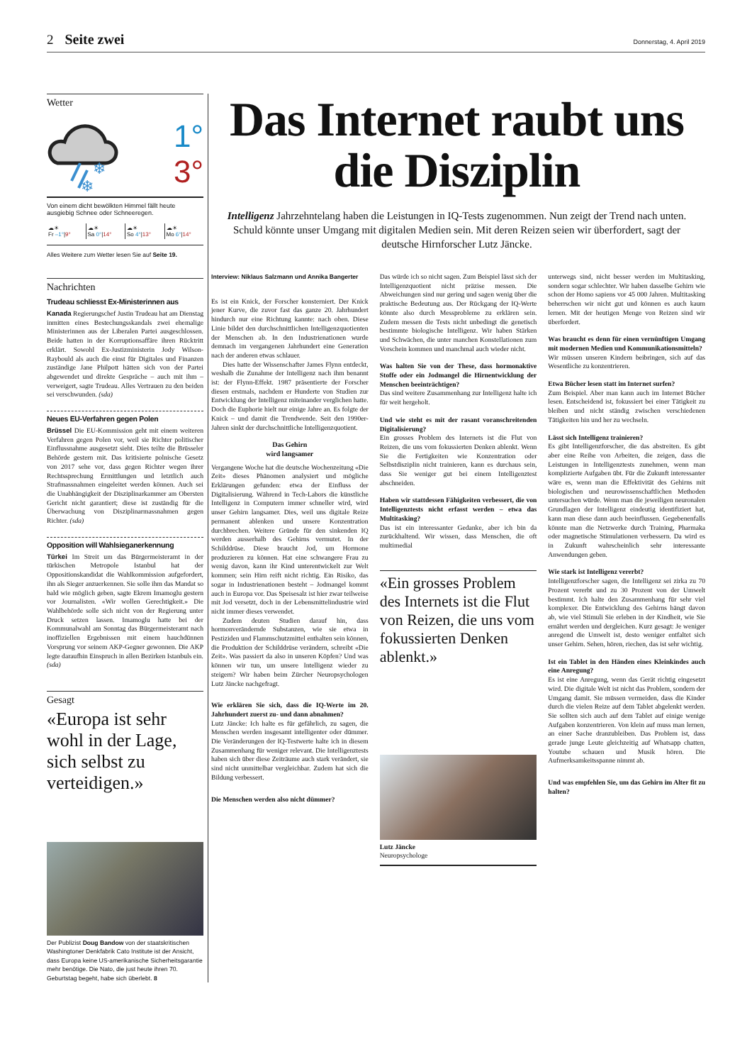2 Seite zwei Donnerstag, 4. April 2019
Wetter
❄
❄
1°
3°
Von einem dicht bewölkten Himmel fällt heute ausgiebig Schnee oder Schneeregen.
☁☀
Fr –1°|9°
☁☀
Sa 0°|14°
☁☀
So 4°|13°
☁☀
Mo 6°|14°
Alles Weitere zum Wetter lesen Sie auf Seite 19.
Nachrichten
Trudeau schliesst Ex-Ministerinnen aus
Kanada Regierungschef Justin Trudeau hat am Dienstag inmitten eines Bestechungsskandals zwei ehemalige Ministerinnen aus der Liberalen Partei ausgeschlossen. Beide hatten in der Korruptionsaffäre ihren Rücktritt erklärt. Sowohl Ex-Justizministerin Jody Wilson-Raybould als auch die einst für Digitales und Finanzen zuständige Jane Philpott hätten sich von der Partei abgewendet und direkte Gespräche – auch mit ihm – verweigert, sagte Trudeau. Alles Vertrauen zu den beiden sei verschwunden. (sda)
Neues EU-Verfahren gegen Polen
Brüssel Die EU-Kommission geht mit einem weiteren Verfahren gegen Polen vor, weil sie Richter politischer Einflussnahme ausgesetzt sieht. Dies teilte die Brüsseler Behörde gestern mit. Das kritisierte polnische Gesetz von 2017 sehe vor, dass gegen Richter wegen ihrer Rechtssprechung Ermittlungen und letztlich auch Strafmassnahmen eingeleitet werden können. Auch sei die Unabhängigkeit der Disziplinarkammer am Obersten Gericht nicht garantiert; diese ist zuständig für die Überwachung von Disziplinarmassnahmen gegen Richter. (sda)
Opposition will Wahlsieganerkennung
Türkei Im Streit um das Bürgermeisteramt in der türkischen Metropole Istanbul hat der Oppositionskandidat die Wahlkommission aufgefordert, ihn als Sieger anzuerkennen. Sie solle ihm das Mandat so bald wie möglich geben, sagte Ekrem Imamoglu gestern vor Journalisten. «Wir wollen Gerechtigkeit.» Die Wahlbehörde solle sich nicht von der Regierung unter Druck setzen lassen. Imamoglu hatte bei der Kommunalwahl am Sonntag das Bürgermeisteramt nach inoffiziellen Ergebnissen mit einem hauchdünnen Vorsprung vor seinem AKP-Gegner gewonnen. Die AKP legte daraufhin Einspruch in allen Bezirken Istanbuls ein. (sda)
Gesagt
«Europa ist sehr wohl in der Lage, sich selbst zu verteidigen.»
Der Publizist Doug Bandow von der staatskritischen Washingtoner Denkfabrik Cato Institute ist der Ansicht, dass Europa keine US-amerikanische Sicherheitsgarantie mehr benötige. Die Nato, die just heute ihren 70. Geburtstag begeht, habe sich überlebt. 8
Das Internet raubt uns die Disziplin
Intelligenz Jahrzehntelang haben die Leistungen in IQ-Tests zugenommen. Nun zeigt der Trend nach unten. Schuld könnte unser Umgang mit digitalen Medien sein. Mit deren Reizen seien wir überfordert, sagt der deutsche Hirnforscher Lutz Jäncke.
Interview: Niklaus Salzmann und Annika Bangerter
Es ist ein Knick, der Forscher konsterniert. Der Knick jener Kurve, die zuvor fast das ganze 20. Jahrhundert hindurch nur eine Richtung kannte: nach oben. Diese Linie bildet den durchschnittlichen Intelligenzquotienten der Menschen ab. In den Industrienationen wurde demnach im vergangenen Jahrhundert eine Generation nach der anderen etwas schlauer.
Dies hatte der Wissenschafter James Flynn entdeckt, weshalb die Zunahme der Intelligenz nach ihm benannt ist: der Flynn-Effekt. 1987 präsentierte der Forscher diesen erstmals, nachdem er Hunderte von Studien zur Entwicklung der Intelligenz miteinander verglichen hatte. Doch die Euphorie hielt nur einige Jahre an. Es folgte der Knick – und damit die Trendwende. Seit den 1990er-Jahren sinkt der durchschnittliche Intelligenzquotient.
Das Gehirn
wird langsamer
Vergangene Woche hat die deutsche Wochenzeitung «Die Zeit» dieses Phänomen analysiert und mögliche Erklärungen gefunden: etwa der Einfluss der Digitalisierung. Während in Tech-Labors die künstliche Intelligenz in Computern immer schneller wird, wird unser Gehirn langsamer. Dies, weil uns digitale Reize permanent ablenken und unsere Konzentration durchbrechen. Weitere Gründe für den sinkenden IQ werden ausserhalb des Gehirns vermutet. In der Schilddrüse. Diese braucht Jod, um Hormone produzieren zu können. Hat eine schwangere Frau zu wenig davon, kann ihr Kind unterentwickelt zur Welt kommen; sein Hirn reift nicht richtig. Ein Risiko, das sogar in Industrienationen besteht – Jodmangel kommt auch in Europa vor. Das Speisesalz ist hier zwar teilweise mit Jod versetzt, doch in der Lebensmittelindustrie wird nicht immer dieses verwendet.
Zudem deuten Studien darauf hin, dass hormonverändernde Substanzen, wie sie etwa in Pestiziden und Flammschutzmittel enthalten sein können, die Produktion der Schilddrüse verändern, schreibt «Die Zeit». Was passiert da also in unseren Köpfen? Und was können wir tun, um unsere Intelligenz wieder zu steigern? Wir haben beim Zürcher Neuropsychologen Lutz Jäncke nachgefragt.
Wie erklären Sie sich, dass die IQ-Werte im 20. Jahrhundert zuerst zu- und dann abnahmen?
Lutz Jäncke: Ich halte es für gefährlich, zu sagen, die Menschen werden insgesamt intelligenter oder dümmer. Die Veränderungen der IQ-Testwerte halte ich in diesem Zusammenhang für weniger relevant. Die Intelligenztests haben sich über diese Zeiträume auch stark verändert, sie sind nicht unmittelbar vergleichbar. Zudem hat sich die Bildung verbessert.
Die Menschen werden also nicht dümmer?
Das würde ich so nicht sagen. Zum Beispiel lässt sich der Intelligenzquotient nicht präzise messen. Die Abweichungen sind nur gering und sagen wenig über die praktische Bedeutung aus. Der Rückgang der IQ-Werte könnte also durch Messprobleme zu erklären sein. Zudem messen die Tests nicht unbedingt die genetisch bestimmte biologische Intelligenz. Wir haben Stärken und Schwächen, die unter manchen Konstellationen zum Vorschein kommen und manchmal auch wieder nicht.
Was halten Sie von der These, dass hormonaktive Stoffe oder ein Jodmangel die Hirnentwicklung der Menschen beeinträchtigen?
Das sind weitere Zusammenhang zur Intelligenz halte ich für weit hergeholt.
Und wie steht es mit der rasant voranschreitenden Digitalisierung?
Ein grosses Problem des Internets ist die Flut von Reizen, die uns vom fokussierten Denken ablenkt. Wenn Sie die Fertigkeiten wie Konzentration oder Selbstdisziplin nicht trainieren, kann es durchaus sein, dass Sie weniger gut bei einem Intelligenztest abschneiden.
Haben wir stattdessen Fähigkeiten verbessert, die von Intelligenztests nicht erfasst werden – etwa das Multitasking?
Das ist ein interessanter Gedanke, aber ich bin da zurückhaltend. Wir wissen, dass Menschen, die oft multimedial
«Ein grosses Problem des Internets ist die Flut von Reizen, die uns vom fokussierten Denken ablenkt.»
Lutz Jäncke
Neuropsychologe
unterwegs sind, nicht besser werden im Multitasking, sondern sogar schlechter. Wir haben dasselbe Gehirn wie schon der Homo sapiens vor 45 000 Jahren. Multitasking beherrschen wir nicht gut und können es auch kaum lernen. Mit der heutigen Menge von Reizen sind wir überfordert.
Was braucht es denn für einen vernünftigen Umgang mit modernen Medien und Kommunikationsmitteln?
Wir müssen unseren Kindern beibringen, sich auf das Wesentliche zu konzentrieren.
Etwa Bücher lesen statt im Internet surfen?
Zum Beispiel. Aber man kann auch im Internet Bücher lesen. Entscheidend ist, fokussiert bei einer Tätigkeit zu bleiben und nicht ständig zwischen verschiedenen Tätigkeiten hin und her zu wechseln.
Lässt sich Intelligenz trainieren?
Es gibt Intelligenzforscher, die das abstreiten. Es gibt aber eine Reihe von Arbeiten, die zeigen, dass die Leistungen in Intelligenztests zunehmen, wenn man komplizierte Aufgaben übt. Für die Zukunft interessanter wäre es, wenn man die Effektivität des Gehirns mit biologischen und neurowissenschaftlichen Methoden untersuchen würde. Wenn man die jeweiligen neuronalen Grundlagen der Intelligenz eindeutig identifiziert hat, kann man diese dann auch beeinflussen. Gegebenenfalls könnte man die Netzwerke durch Training, Pharmaka oder magnetische Stimulationen verbessern. Da wird es in Zukunft wahrscheinlich sehr interessante Anwendungen geben.
Wie stark ist Intelligenz vererbt?
Intelligenzforscher sagen, die Intelligenz sei zirka zu 70 Prozent vererbt und zu 30 Prozent von der Umwelt bestimmt. Ich halte den Zusammenhang für sehr viel komplexer. Die Entwicklung des Gehirns hängt davon ab, wie viel Stimuli Sie erleben in der Kindheit, wie Sie ernährt werden und dergleichen. Kurz gesagt: Je weniger anregend die Umwelt ist, desto weniger entfaltet sich unser Gehirn. Sehen, hören, riechen, das ist sehr wichtig.
Ist ein Tablet in den Händen eines Kleinkindes auch eine Anregung?
Es ist eine Anregung, wenn das Gerät richtig eingesetzt wird. Die digitale Welt ist nicht das Problem, sondern der Umgang damit. Sie müssen vermeiden, dass die Kinder durch die vielen Reize auf dem Tablet abgelenkt werden. Sie sollten sich auch auf dem Tablet auf einige wenige Aufgaben konzentrieren. Von klein auf muss man lernen, an einer Sache dranzubleiben. Das Problem ist, dass gerade junge Leute gleichzeitig auf Whatsapp chatten, Youtube schauen und Musik hören. Die Aufmerksamkeitsspanne nimmt ab.
Und was empfehlen Sie, um das Gehirn im Alter fit zu halten?